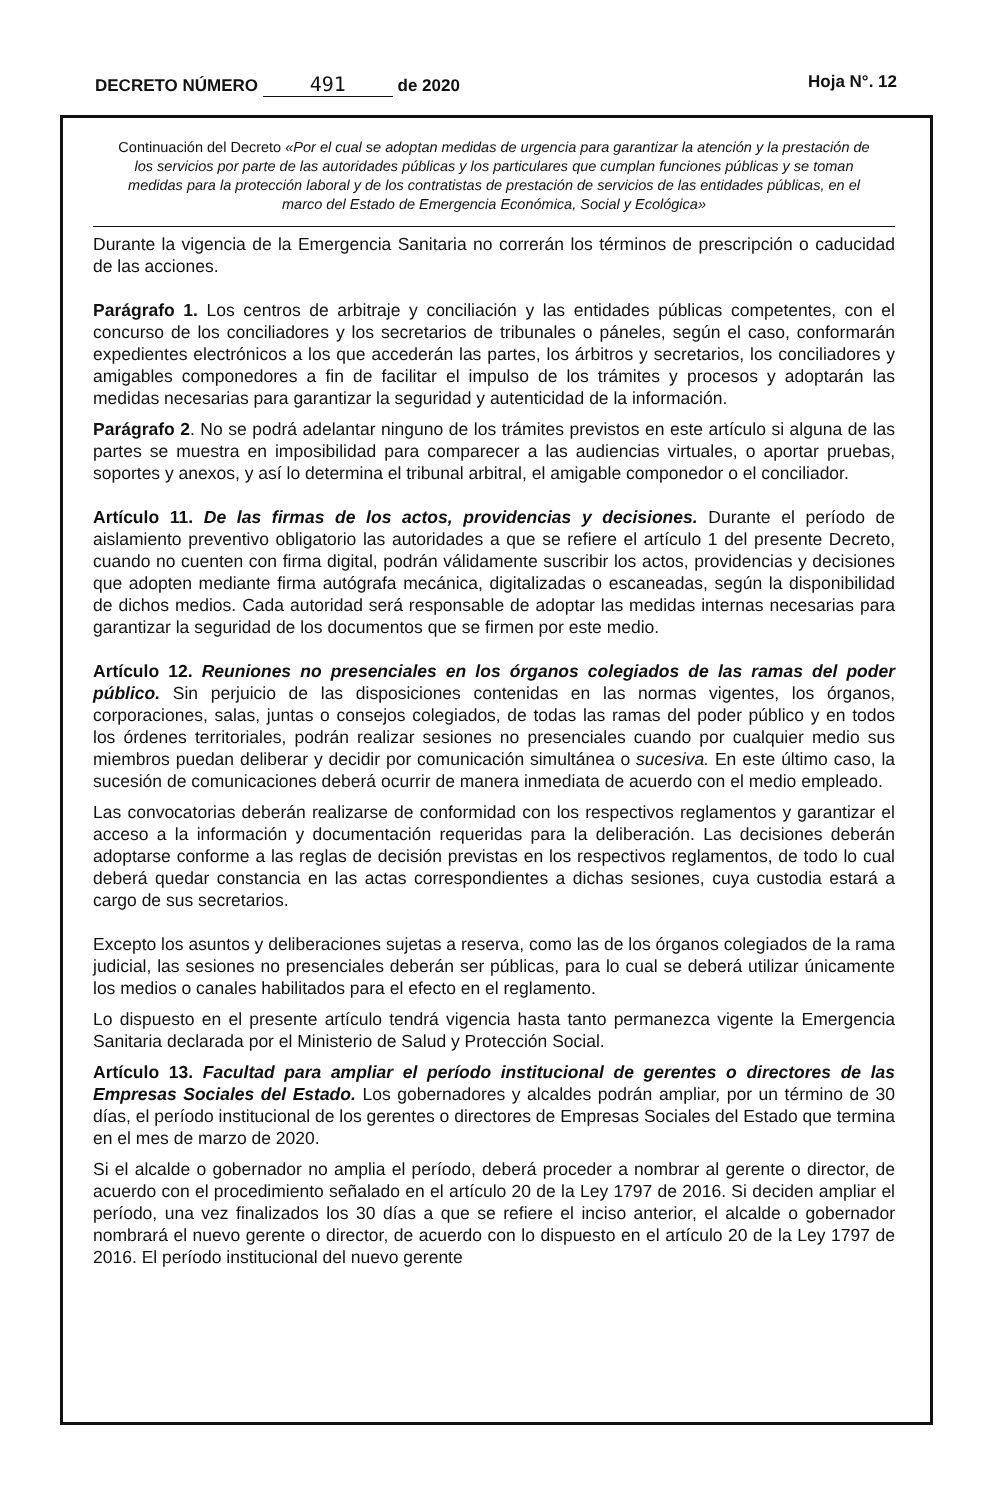DECRETO NÚMERO 491 de 2020 Hoja N°. 12
Continuación del Decreto «Por el cual se adoptan medidas de urgencia para garantizar la atención y la prestación de los servicios por parte de las autoridades públicas y los particulares que cumplan funciones públicas y se toman medidas para la protección laboral y de los contratistas de prestación de servicios de las entidades públicas, en el marco del Estado de Emergencia Económica, Social y Ecológica»
Durante la vigencia de la Emergencia Sanitaria no correrán los términos de prescripción o caducidad de las acciones.
Parágrafo 1. Los centros de arbitraje y conciliación y las entidades públicas competentes, con el concurso de los conciliadores y los secretarios de tribunales o páneles, según el caso, conformarán expedientes electrónicos a los que accederán las partes, los árbitros y secretarios, los conciliadores y amigables componedores a fin de facilitar el impulso de los trámites y procesos y adoptarán las medidas necesarias para garantizar la seguridad y autenticidad de la información.
Parágrafo 2. No se podrá adelantar ninguno de los trámites previstos en este artículo si alguna de las partes se muestra en imposibilidad para comparecer a las audiencias virtuales, o aportar pruebas, soportes y anexos, y así lo determina el tribunal arbitral, el amigable componedor o el conciliador.
Artículo 11. De las firmas de los actos, providencias y decisiones. Durante el período de aislamiento preventivo obligatorio las autoridades a que se refiere el artículo 1 del presente Decreto, cuando no cuenten con firma digital, podrán válidamente suscribir los actos, providencias y decisiones que adopten mediante firma autógrafa mecánica, digitalizadas o escaneadas, según la disponibilidad de dichos medios. Cada autoridad será responsable de adoptar las medidas internas necesarias para garantizar la seguridad de los documentos que se firmen por este medio.
Artículo 12. Reuniones no presenciales en los órganos colegiados de las ramas del poder público. Sin perjuicio de las disposiciones contenidas en las normas vigentes, los órganos, corporaciones, salas, juntas o consejos colegiados, de todas las ramas del poder público y en todos los órdenes territoriales, podrán realizar sesiones no presenciales cuando por cualquier medio sus miembros puedan deliberar y decidir por comunicación simultánea o sucesiva. En este último caso, la sucesión de comunicaciones deberá ocurrir de manera inmediata de acuerdo con el medio empleado.
Las convocatorias deberán realizarse de conformidad con los respectivos reglamentos y garantizar el acceso a la información y documentación requeridas para la deliberación. Las decisiones deberán adoptarse conforme a las reglas de decisión previstas en los respectivos reglamentos, de todo lo cual deberá quedar constancia en las actas correspondientes a dichas sesiones, cuya custodia estará a cargo de sus secretarios.
Excepto los asuntos y deliberaciones sujetas a reserva, como las de los órganos colegiados de la rama judicial, las sesiones no presenciales deberán ser públicas, para lo cual se deberá utilizar únicamente los medios o canales habilitados para el efecto en el reglamento.
Lo dispuesto en el presente artículo tendrá vigencia hasta tanto permanezca vigente la Emergencia Sanitaria declarada por el Ministerio de Salud y Protección Social.
Artículo 13. Facultad para ampliar el período institucional de gerentes o directores de las Empresas Sociales del Estado. Los gobernadores y alcaldes podrán ampliar, por un término de 30 días, el período institucional de los gerentes o directores de Empresas Sociales del Estado que termina en el mes de marzo de 2020.
Si el alcalde o gobernador no amplia el período, deberá proceder a nombrar al gerente o director, de acuerdo con el procedimiento señalado en el artículo 20 de la Ley 1797 de 2016. Si deciden ampliar el período, una vez finalizados los 30 días a que se refiere el inciso anterior, el alcalde o gobernador nombrará el nuevo gerente o director, de acuerdo con lo dispuesto en el artículo 20 de la Ley 1797 de 2016. El período institucional del nuevo gerente